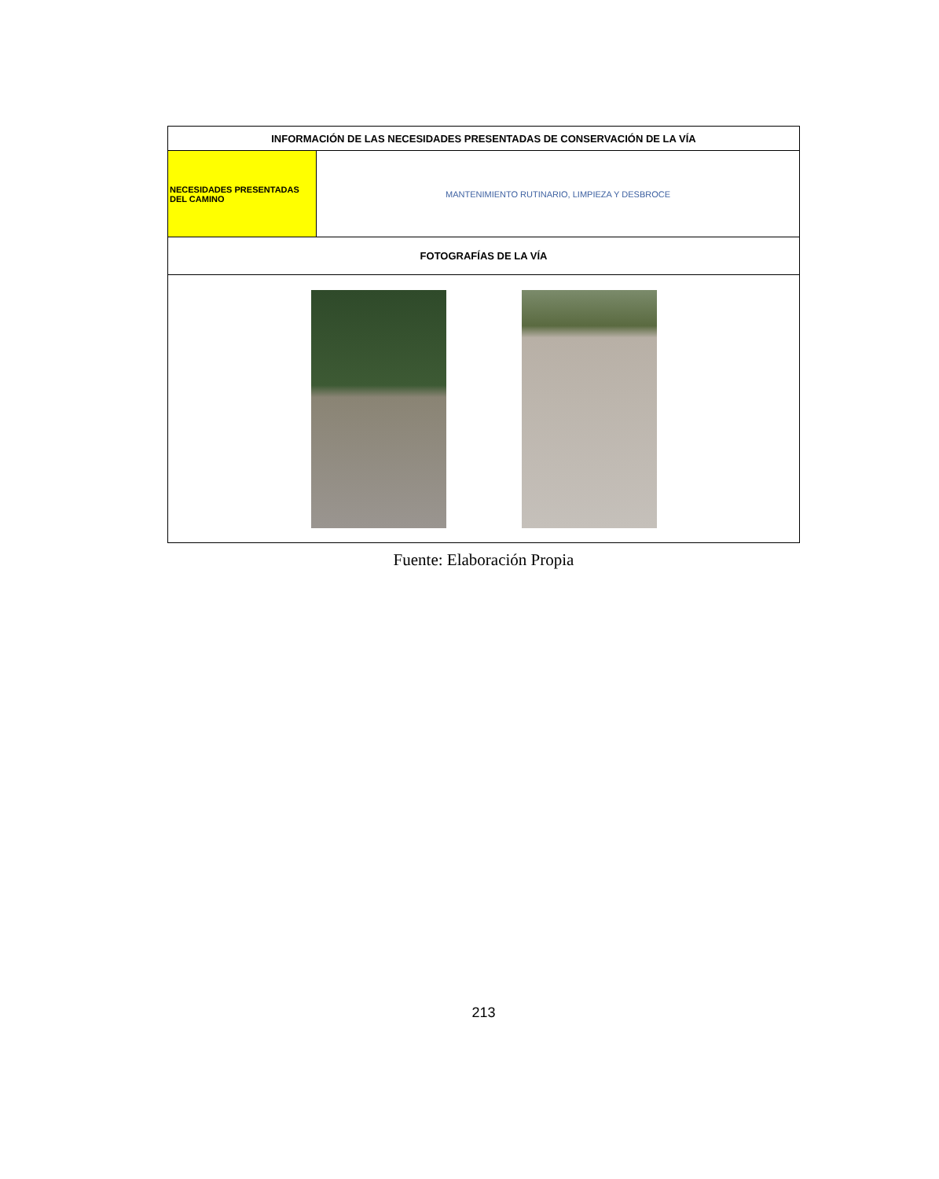| INFORMACIÓN DE LAS NECESIDADES PRESENTADAS DE CONSERVACIÓN DE LA VÍA | |
| --- | --- |
| NECESIDADES PRESENTADAS DEL CAMINO | MANTENIMIENTO RUTINARIO, LIMPIEZA Y DESBROCE |
| FOTOGRAFÍAS DE LA VÍA | |
Fuente: Elaboración Propia
213